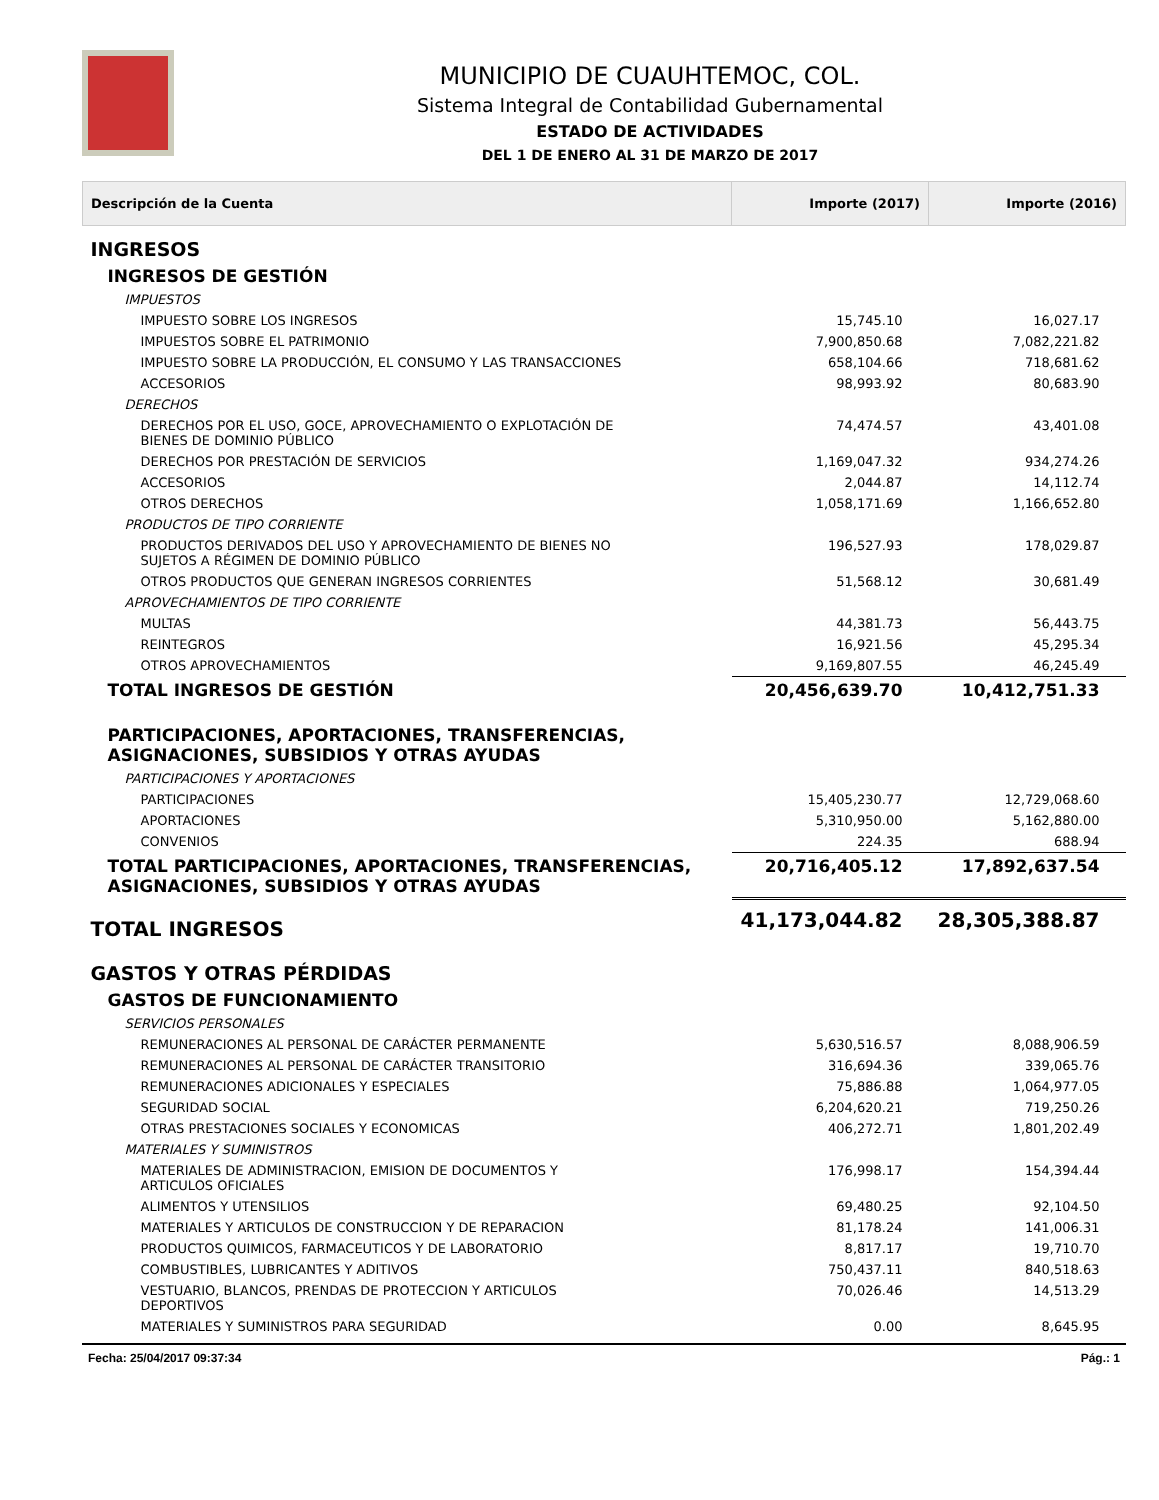MUNICIPIO DE CUAUHTEMOC, COL.
Sistema Integral de Contabilidad Gubernamental
ESTADO DE ACTIVIDADES
DEL 1 DE ENERO AL 31 DE MARZO DE 2017
| Descripción de la Cuenta | Importe (2017) | Importe (2016) |
| --- | --- | --- |
| INGRESOS | | |
| INGRESOS DE GESTIÓN | | |
| IMPUESTOS | | |
| IMPUESTO SOBRE LOS INGRESOS | 15,745.10 | 16,027.17 |
| IMPUESTOS SOBRE EL PATRIMONIO | 7,900,850.68 | 7,082,221.82 |
| IMPUESTO SOBRE LA PRODUCCIÓN, EL CONSUMO Y LAS TRANSACCIONES | 658,104.66 | 718,681.62 |
| ACCESORIOS | 98,993.92 | 80,683.90 |
| DERECHOS | | |
| DERECHOS POR EL USO, GOCE, APROVECHAMIENTO O EXPLOTACIÓN DE BIENES DE DOMINIO PÚBLICO | 74,474.57 | 43,401.08 |
| DERECHOS POR PRESTACIÓN DE SERVICIOS | 1,169,047.32 | 934,274.26 |
| ACCESORIOS | 2,044.87 | 14,112.74 |
| OTROS DERECHOS | 1,058,171.69 | 1,166,652.80 |
| PRODUCTOS DE TIPO CORRIENTE | | |
| PRODUCTOS DERIVADOS DEL USO Y APROVECHAMIENTO DE BIENES NO SUJETOS A RÉGIMEN DE DOMINIO PÚBLICO | 196,527.93 | 178,029.87 |
| OTROS PRODUCTOS QUE GENERAN INGRESOS CORRIENTES | 51,568.12 | 30,681.49 |
| APROVECHAMIENTOS DE TIPO CORRIENTE | | |
| MULTAS | 44,381.73 | 56,443.75 |
| REINTEGROS | 16,921.56 | 45,295.34 |
| OTROS APROVECHAMIENTOS | 9,169,807.55 | 46,245.49 |
| TOTAL INGRESOS DE GESTIÓN | 20,456,639.70 | 10,412,751.33 |
| PARTICIPACIONES, APORTACIONES, TRANSFERENCIAS, ASIGNACIONES, SUBSIDIOS Y OTRAS AYUDAS | | |
| PARTICIPACIONES Y APORTACIONES | | |
| PARTICIPACIONES | 15,405,230.77 | 12,729,068.60 |
| APORTACIONES | 5,310,950.00 | 5,162,880.00 |
| CONVENIOS | 224.35 | 688.94 |
| TOTAL PARTICIPACIONES, APORTACIONES, TRANSFERENCIAS, ASIGNACIONES, SUBSIDIOS Y OTRAS AYUDAS | 20,716,405.12 | 17,892,637.54 |
| TOTAL INGRESOS | 41,173,044.82 | 28,305,388.87 |
| GASTOS Y OTRAS PÉRDIDAS | | |
| GASTOS DE FUNCIONAMIENTO | | |
| SERVICIOS PERSONALES | | |
| REMUNERACIONES AL PERSONAL DE CARÁCTER PERMANENTE | 5,630,516.57 | 8,088,906.59 |
| REMUNERACIONES AL PERSONAL DE CARÁCTER TRANSITORIO | 316,694.36 | 339,065.76 |
| REMUNERACIONES ADICIONALES Y ESPECIALES | 75,886.88 | 1,064,977.05 |
| SEGURIDAD SOCIAL | 6,204,620.21 | 719,250.26 |
| OTRAS PRESTACIONES SOCIALES Y ECONOMICAS | 406,272.71 | 1,801,202.49 |
| MATERIALES Y SUMINISTROS | | |
| MATERIALES DE ADMINISTRACION, EMISION DE DOCUMENTOS Y ARTICULOS OFICIALES | 176,998.17 | 154,394.44 |
| ALIMENTOS Y UTENSILIOS | 69,480.25 | 92,104.50 |
| MATERIALES Y ARTICULOS DE CONSTRUCCION Y DE REPARACION | 81,178.24 | 141,006.31 |
| PRODUCTOS QUIMICOS, FARMACEUTICOS Y DE LABORATORIO | 8,817.17 | 19,710.70 |
| COMBUSTIBLES, LUBRICANTES Y ADITIVOS | 750,437.11 | 840,518.63 |
| VESTUARIO, BLANCOS, PRENDAS DE PROTECCION Y ARTICULOS DEPORTIVOS | 70,026.46 | 14,513.29 |
| MATERIALES Y SUMINISTROS PARA SEGURIDAD | 0.00 | 8,645.95 |
Fecha: 25/04/2017 09:37:34 Pág.: 1